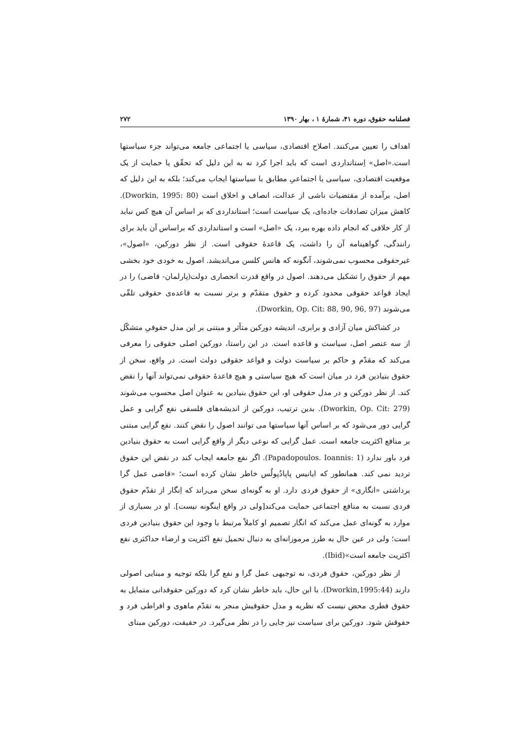فصلنامه حقوق، دوره ۴۱، شمارۀ ۱ ، بهار ۱۳۹۰ ۲۷۲
اهداف را تعیین می‌کنند. اصلاح اقتصادی، سیاسی یا اجتماعی جامعه می‌تواند جزء سیاستها است.«اصل» اِستانداردی است که باید اجرا کرد نه به این دلیل که تحقّق یا حمایت از یک موقعیت اقتصادی، سیاسی یا اجتماعیِ مطابق با سیاستها ایجاب می‌کند؛ بلکه به این دلیل که اصل، برآمده از مقتضیات ناشی از عدالت، انصاف و اخلاق است (Dworkin, 1995: 80). کاهش میزان تصادفات جاده‌ای، یک سیاست است؛ استانداردی که بر اساس آن هیچ کس نباید از کار خلافی که انجام داده بهره ببرد، یک «اصل» است و استانداردی که براساس آن باید برای رانندگی، گواهینامه آن را داشت، یک قاعدۀ حقوقی است. از نظر دورکین، «اصول»، غیرحقوقی محسوب نمی‌شوند، آنگونه که هانس کلسن می‌اندیشد. اصول به خودی خود بخشی مهم از حقوق را تشکیل می‌دهند. اصول در واقع قدرت انحصاری دولت(پارلمان- قاضی) را در ایجاد قواعد حقوقی محدود کرده و حقوق متقدّم و برتر نسبت به قاعده‌ی حقوقی تلقّی می‌شوند (Dworkin, Op. Cit: 88, 90, 96, 97).
در کشاکش میان آزادی و برابری، اندیشه دورکین متأثر و مبتنی بر این مدل حقوقیِ متشکّل از سه عنصر اصل، سیاست و قاعده است. در این راستا، دورکین اصلی حقوقی را معرفی می‌کند که مقدّم و حاکم بر سیاست دولت و قواعد حقوقی دولت است. در واقع، سخن از حقوق بنیادین فرد در میان است که هیچ سیاستی و هیچ قاعدۀ حقوقی نمی‌تواند آنها را نقض کند. از نظر دورکین و در مدل حقوقی او، این حقوق بنیادین به عنوان اصل محسوب می‌شوند (Dworkin, Op. Cit: 279). بدین ترتیب، دورکین از اندیشه‌های فلسفی نفع گرایی و عمل گرایی دور می‌شود که بر اساس آنها سیاستها می توانند اصول را نقض کنند. نفع گرایی مبتنی بر منافع اکثریت جامعه است. عمل گرایی که نوعی دیگر از واقع گرایی است به حقوق بنیادین فرد باور ندارد (Papadopoulos. Ioannis: 1). اگر نفع جامعه ایجاب کند در نقض این حقوق تردید نمی کند. همانطور که ایانیس پاپادُپولُس خاطر نشان کرده است؛ «قاضی عمل گرا برداشتی «انگاری» از حقوق فردی دارد. او به گونه‌ای سخن می‌راند که اِنگار از تقدّم حقوق فردی نسبت به منافع اجتماعی حمایت می‌کند[ولی در واقع اینگونه نیست]. او در بسیاری از موارد به گونه‌ای عمل می‌کند که انگار تصمیم او کاملاً مرتبط با وجود این حقوق بنیادین فردی است؛ ولی در عین حال به طرز مرموزانه‌ای به دنبال تحمیل نفع اکثریت و ارضاء حداکثری نفع اکثریت جامعه است»(Ibid).
از نظر دورکین، حقوق فردی، نه توجیهی عمل گرا و نفع گرا بلکه توجیه و مبنایی اصولی دارند (Dworkin,1995:44). با این حال، باید خاطر نشان کرد که دورکین حقوقدانی متمایل به حقوق فطری محض نیست که نظریه و مدل حقوقیش منجر به تقدّم ماهوی و افراطی فرد و حقوقش شود. دورکین برای سیاست نیز جایی را در نظر می‌گیرد. در حقیقت، دورکین مبنای